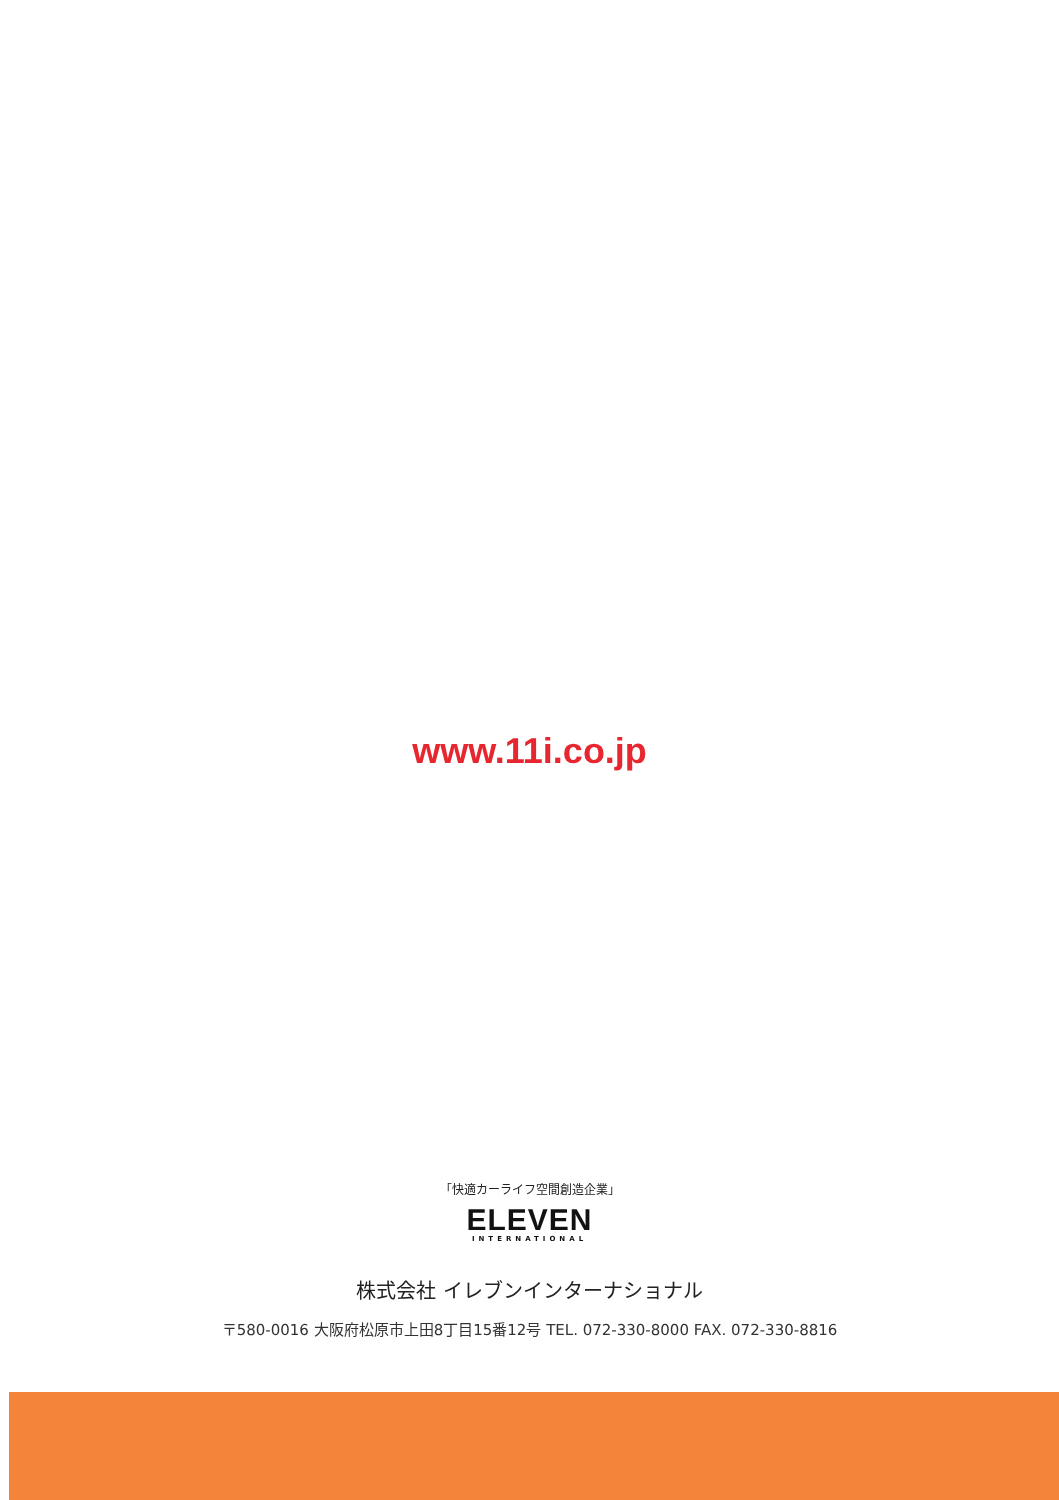www.11i.co.jp
「快適カーライフ空間創造企業」
ELEVEN
INTERNATIONAL
株式会社 イレブンインターナショナル
〒580-0016 大阪府松原市上田8丁目15番12号 TEL. 072-330-8000 FAX. 072-330-8816